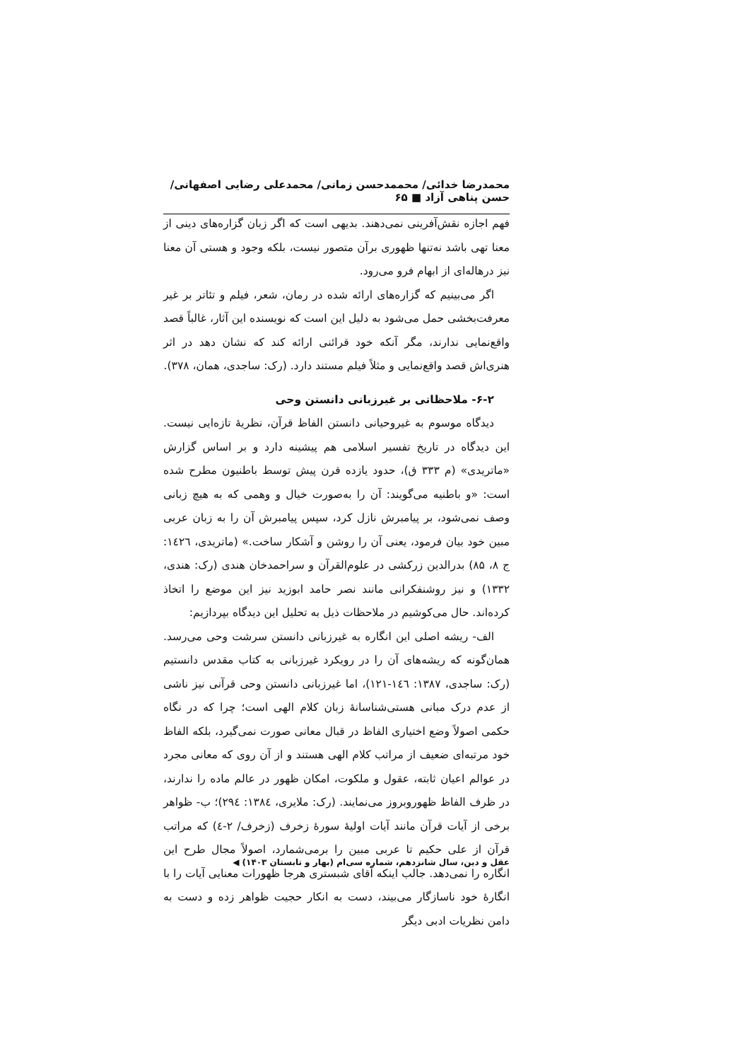محمدرضا خدائی/ محممدحسن زمانی/ محمدعلی رضایی اصفهانی/ حسن پناهی آزاد ■ ۶۵
فهم اجازه نقش‌آفرینی نمی‌دهند. بدیهی است که اگر زبان گزاره‌های دینی از معنا تهی باشد نه‌تنها ظهوری برآن متصور نیست، بلکه وجود و هستی آن معنا نیز درهاله‌ای از ابهام فرو می‌رود.
اگر می‌بینیم که گزاره‌های ارائه شده در رمان، شعر، فیلم و تئاتر بر غیر معرفت‌بخشی حمل می‌شود به دلیل این است که نویسنده این آثار، غالباً قصد واقع‌نمایی ندارند، مگر آنکه خود قرائنی ارائه کند که نشان دهد در اثر هنری‌اش قصد واقع‌نمایی و مثلاً فیلم مستند دارد. (رک: ساجدی، همان، ۳۷۸).
۶-۲- ملاحظاتی بر غیرزبانی دانستن وحی
دیدگاه موسوم به غیروحیانی دانستن الفاظ قرآن، نظریهٔ تازه‌ایی نیست. این دیدگاه در تاریخ تفسیر اسلامی هم پیشینه دارد و بر اساس گزارش «ماتریدی» (م ۳۳۳ ق)، حدود یازده قرن پیش توسط باطنیون مطرح شده است: «و باطنیه می‌گویند: آن را به‌صورت خیال و وهمی که به هیچ زبانی وصف نمی‌شود، بر پیامبرش نازل کرد، سپس پیامبرش آن را به زبان عربی مبین خود بیان فرمود، یعنی آن را روشن و آشکار ساخت.» (ماتریدی، ١٤٢٦: ج ۸، ۸۵) بدرالدین زرکشی در علوم‌القرآن و سراحمدخان هندی (رک: هندی، ۱۳۳۲) و نیز روشنفکرانی مانند نصر حامد ابوزید نیز این موضع را اتخاذ کرده‌اند. حال می‌کوشیم در ملاحظات ذیل به تحلیل این دیدگاه بپردازیم:
الف- ریشه اصلی این انگاره به غیرزبانی دانستن سرشت وحی می‌رسد. همان‌گونه که ریشه‌های آن را در رویکرد غیرزبانی به کتاب مقدس دانستیم (رک: ساجدی، ۱۳۸۷: ١٤٦-۱۲۱)، اما غیرزبانی دانستن وحی قرآنی نیز ناشی از عدم درک مبانی هستی‌شناسانهٔ زبان کلام الهی است؛ چرا که در نگاه حکمی اصولاً وضع اختیاری الفاظ در قبال معانی صورت نمی‌گیرد، بلکه الفاظ خود مرتبه‌ای ضعیف از مراتب کلام الهی هستند و از آن روی که معانی مجرد در عوالم اعیان ثابته، عقول و ملکوت، امکان ظهور در عالم ماده را ندارند، در ظرف الفاظ ظهوروبروز می‌نمایند. (رک: ملایری، ١٣٨٤: ٢٩٤)؛ ب- ظواهر برخی از آیات قرآن مانند آیات اولیهٔ سورهٔ زخرف (زخرف/ ٢-٤) که مراتب قرآن از علی حکیم تا عربی مبین را برمی‌شمارد، اصولاً مجال طرح این انگاره را نمی‌دهد. جالب اینکه آقای شبستری هرجا ظهورات معنایی آیات را با انگارهٔ خود ناسازگار می‌بیند، دست به انکار حجیت ظواهر زده و دست به دامن نظریات ادبی دیگر
عقل و دین، سال شانزدهم، شماره سی‌ام (بهار و تابستان ۱۴۰۳) ◀